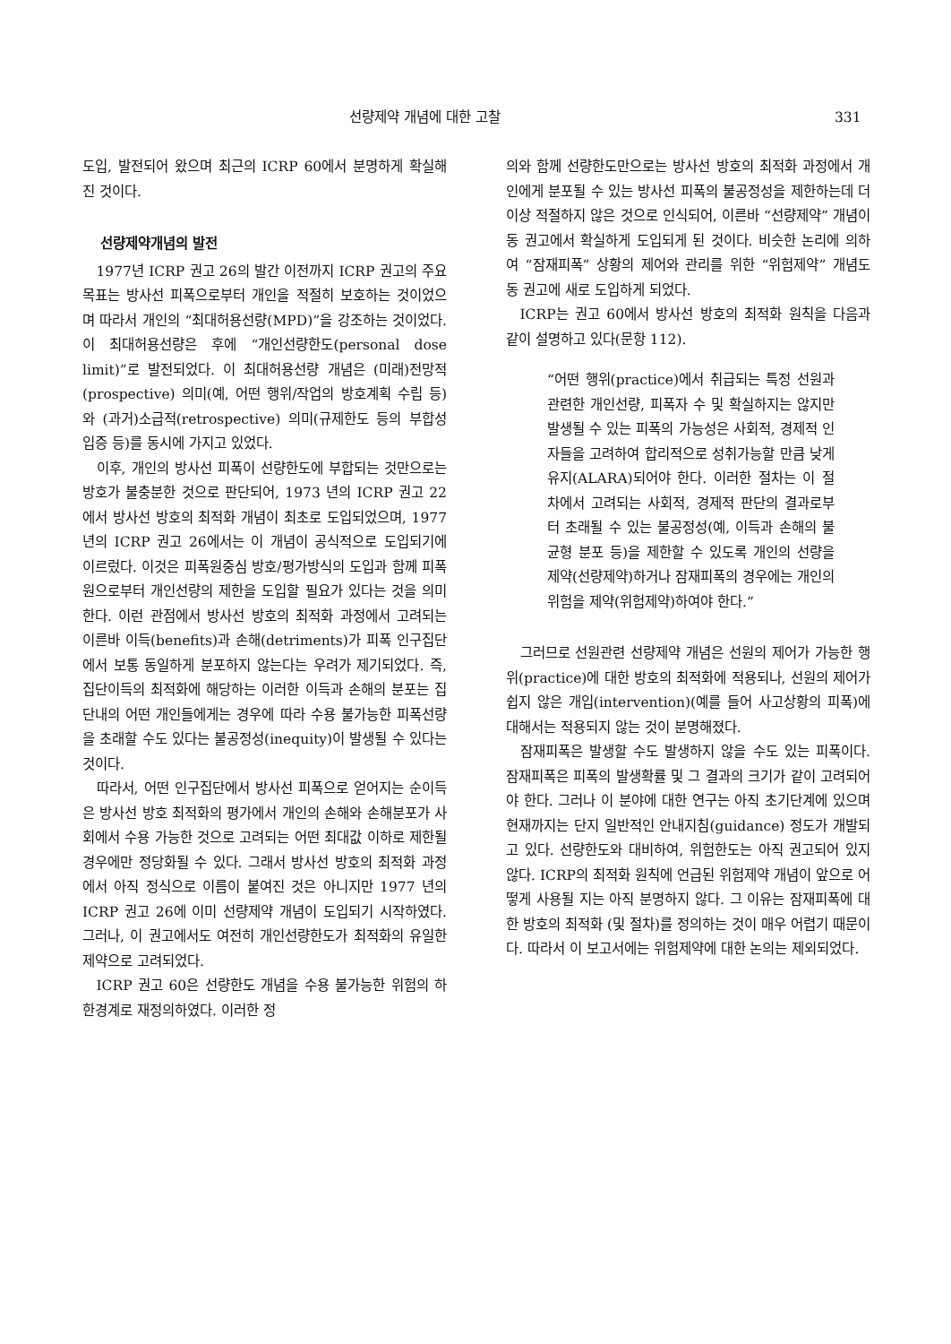선량제약 개념에 대한 고찰 331
도입, 발전되어 왔으며 최근의 ICRP 60에서 분명하게 확실해진 것이다.
선량제약개념의 발전
1977년 ICRP 권고 26의 발간 이전까지 ICRP 권고의 주요 목표는 방사선 피폭으로부터 개인을 적절히 보호하는 것이었으며 따라서 개인의 “최대허용선량(MPD)”을 강조하는 것이었다. 이 최대허용선량은 후에 “개인선량한도(personal dose limit)”로 발전되었다. 이 최대허용선량 개념은 (미래)전망적(prospective) 의미(예, 어떤 행위/작업의 방호계획 수립 등)와 (과거)소급적(retrospective) 의미(규제한도 등의 부합성 입증 등)를 동시에 가지고 있었다.
이후, 개인의 방사선 피폭이 선량한도에 부합되는 것만으로는 방호가 불충분한 것으로 판단되어, 1973 년의 ICRP 권고 22에서 방사선 방호의 최적화 개념이 최초로 도입되었으며, 1977 년의 ICRP 권고 26에서는 이 개념이 공식적으로 도입되기에 이르렀다. 이것은 피폭원중심 방호/평가방식의 도입과 함께 피폭원으로부터 개인선량의 제한을 도입할 필요가 있다는 것을 의미한다. 이런 관점에서 방사선 방호의 최적화 과정에서 고려되는 이른바 이득(benefits)과 손해(detriments)가 피폭 인구집단에서 보통 동일하게 분포하지 않는다는 우려가 제기되었다. 즉, 집단이득의 최적화에 해당하는 이러한 이득과 손해의 분포는 집단내의 어떤 개인들에게는 경우에 따라 수용 불가능한 피폭선량을 초래할 수도 있다는 불공정성(inequity)이 발생될 수 있다는 것이다.
따라서, 어떤 인구집단에서 방사선 피폭으로 얻어지는 순이득은 방사선 방호 최적화의 평가에서 개인의 손해와 손해분포가 사회에서 수용 가능한 것으로 고려되는 어떤 최대값 이하로 제한될 경우에만 정당화될 수 있다. 그래서 방사선 방호의 최적화 과정에서 아직 정식으로 이름이 붙여진 것은 아니지만 1977 년의 ICRP 권고 26에 이미 선량제약 개념이 도입되기 시작하였다. 그러나, 이 권고에서도 여전히 개인선량한도가 최적화의 유일한 제약으로 고려되었다.
ICRP 권고 60은 선량한도 개념을 수용 불가능한 위험의 하한경계로 재정의하였다. 이러한 정
의와 함께 선량한도만으로는 방사선 방호의 최적화 과정에서 개인에게 분포될 수 있는 방사선 피폭의 불공정성을 제한하는데 더 이상 적절하지 않은 것으로 인식되어, 이른바 “선량제약” 개념이 동 권고에서 확실하게 도입되게 된 것이다. 비슷한 논리에 의하여 “잠재피폭” 상황의 제어와 관리를 위한 “위험제약” 개념도 동 권고에 새로 도입하게 되었다.
ICRP는 권고 60에서 방사선 방호의 최적화 원칙을 다음과 같이 설명하고 있다(문항 112).
“어떤 행위(practice)에서 취급되는 특정 선원과 관련한 개인선량, 피폭자 수 및 확실하지는 않지만 발생될 수 있는 피폭의 가능성은 사회적, 경제적 인자들을 고려하여 합리적으로 성취가능할 만큼 낮게 유지(ALARA)되어야 한다. 이러한 절차는 이 절차에서 고려되는 사회적, 경제적 판단의 결과로부터 초래될 수 있는 불공정성(예, 이득과 손해의 불균형 분포 등)을 제한할 수 있도록 개인의 선량을 제약(선량제약)하거나 잠재피폭의 경우에는 개인의 위험을 제약(위험제약)하여야 한다.”
그러므로 선원관련 선량제약 개념은 선원의 제어가 가능한 행위(practice)에 대한 방호의 최적화에 적용되나, 선원의 제어가 쉽지 않은 개입(intervention)(예를 들어 사고상황의 피폭)에 대해서는 적용되지 않는 것이 분명해졌다.
잠재피폭은 발생할 수도 발생하지 않을 수도 있는 피폭이다. 잠재피폭은 피폭의 발생확률 및 그 결과의 크기가 같이 고려되어야 한다. 그러나 이 분야에 대한 연구는 아직 초기단계에 있으며 현재까지는 단지 일반적인 안내지침(guidance) 정도가 개발되고 있다. 선량한도와 대비하여, 위험한도는 아직 권고되어 있지 않다. ICRP의 최적화 원칙에 언급된 위험제약 개념이 앞으로 어떻게 사용될 지는 아직 분명하지 않다. 그 이유는 잠재피폭에 대한 방호의 최적화 (및 절차)를 정의하는 것이 매우 어렵기 때문이다. 따라서 이 보고서에는 위험제약에 대한 논의는 제외되었다.